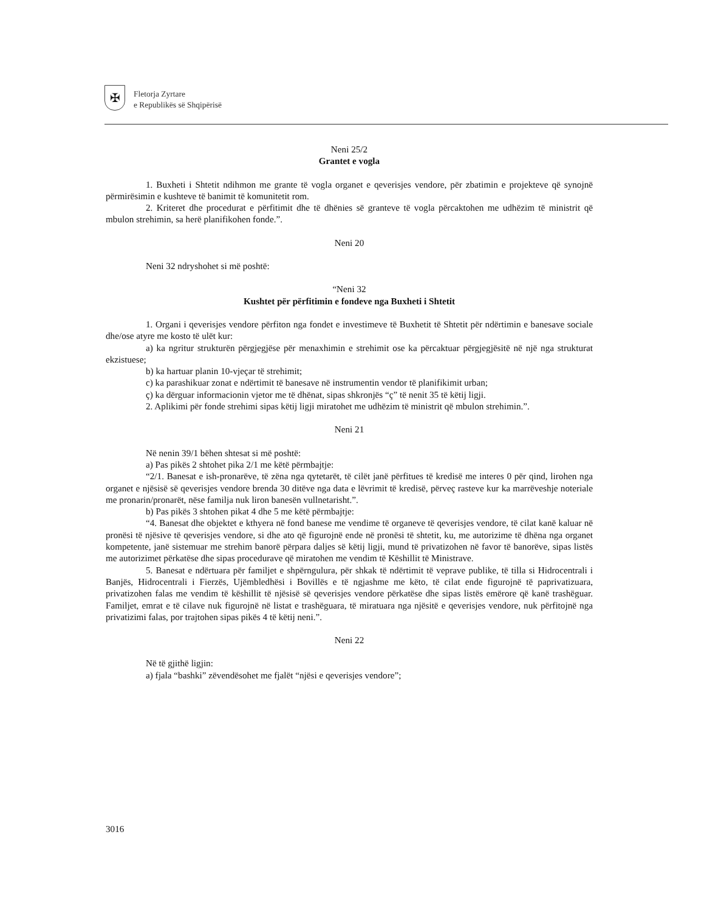✠
Fletorja Zyrtare
e Republikës së Shqipërisë
Neni 25/2
Grantet e vogla
1. Buxheti i Shtetit ndihmon me grante të vogla organet e qeverisjes vendore, për zbatimin e projekteve që synojnë përmirësimin e kushteve të banimit të komunitetit rom.
2. Kriteret dhe procedurat e përfitimit dhe të dhënies së granteve të vogla përcaktohen me udhëzim të ministrit që mbulon strehimin, sa herë planifikohen fonde.”.
Neni 20
Neni 32 ndryshohet si më poshtë:
“Neni 32
Kushtet për përfitimin e fondeve nga Buxheti i Shtetit
1. Organi i qeverisjes vendore përfiton nga fondet e investimeve të Buxhetit të Shtetit për ndërtimin e banesave sociale dhe/ose atyre me kosto të ulët kur:
a) ka ngritur strukturën përgjegjëse për menaxhimin e strehimit ose ka përcaktuar përgjegjësitë në një nga strukturat ekzistuese;
b) ka hartuar planin 10-vjeçar të strehimit;
c) ka parashikuar zonat e ndërtimit të banesave në instrumentin vendor të planifikimit urban;
ç) ka dërguar informacionin vjetor me të dhënat, sipas shkronjës “ç” të nenit 35 të këtij ligji.
2. Aplikimi për fonde strehimi sipas këtij ligji miratohet me udhëzim të ministrit që mbulon strehimin.”.
Neni 21
Në nenin 39/1 bëhen shtesat si më poshtë:
a) Pas pikës 2 shtohet pika 2/1 me këtë përmbajtje:
“2/1. Banesat e ish-pronarëve, të zëna nga qytetarët, të cilët janë përfitues të kredisë me interes 0 për qind, lirohen nga organet e njësisë së qeverisjes vendore brenda 30 ditëve nga data e lëvrimit të kredisë, përveç rasteve kur ka marrëveshje noteriale me pronarin/pronarët, nëse familja nuk liron banesën vullnetarisht.”.
b) Pas pikës 3 shtohen pikat 4 dhe 5 me këtë përmbajtje:
“4. Banesat dhe objektet e kthyera në fond banese me vendime të organeve të qeverisjes vendore, të cilat kanë kaluar në pronësi të njësive të qeverisjes vendore, si dhe ato që figurojnë ende në pronësi të shtetit, ku, me autorizime të dhëna nga organet kompetente, janë sistemuar me strehim banorë përpara daljes së këtij ligji, mund të privatizohen në favor të banorëve, sipas listës me autorizimet përkatëse dhe sipas procedurave që miratohen me vendim të Këshillit të Ministrave.
5. Banesat e ndërtuara për familjet e shpërngulura, për shkak të ndërtimit të veprave publike, të tilla si Hidrocentrali i Banjës, Hidrocentrali i Fierzës, Ujëmbledhësi i Bovillës e të ngjashme me këto, të cilat ende figurojnë të paprivatizuara, privatizohen falas me vendim të këshillit të njësisë së qeverisjes vendore përkatëse dhe sipas listës emërore që kanë trashëguar. Familjet, emrat e të cilave nuk figurojnë në listat e trashëguara, të miratuara nga njësitë e qeverisjes vendore, nuk përfitojnë nga privatizimi falas, por trajtohen sipas pikës 4 të këtij neni.”.
Neni 22
Në të gjithë ligjin:
a) fjala “bashki” zëvendësohet me fjalët “njësi e qeverisjes vendore”;
3016